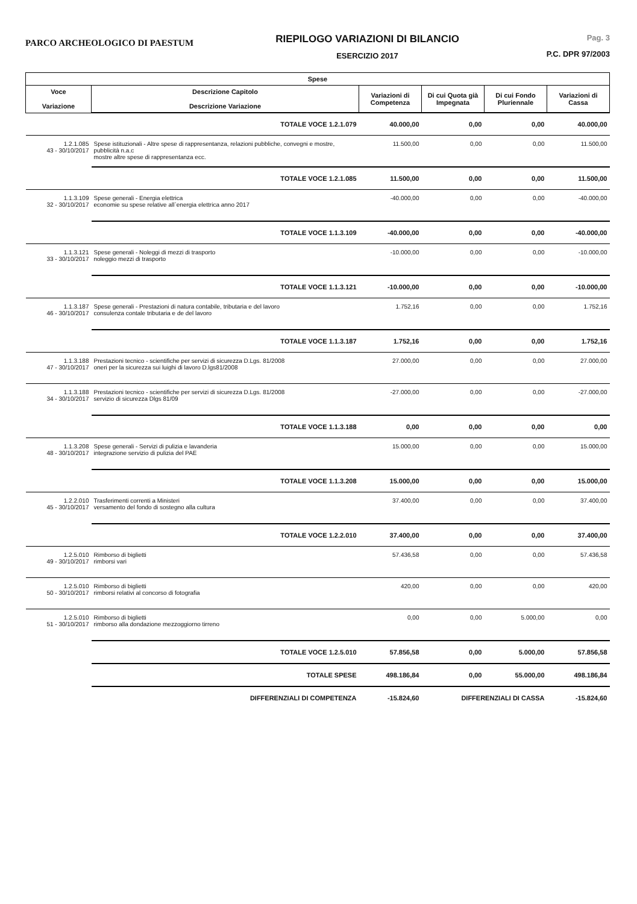PARCO ARCHEOLOGICO DI PAESTUM
RIEPILOGO VARIAZIONI DI BILANCIO
ESERCIZIO 2017
Pag. 3
P.C. DPR 97/2003
| Spese | | | | | |
| --- | --- | --- | --- | --- | --- |
| Voce Variazione | Descrizione Capitolo Descrizione Variazione | Variazioni di Competenza | Di cui Quota già Impegnata | Di cui Fondo Pluriennale | Variazioni di Cassa |
| | TOTALE VOCE 1.2.1.079 | 40.000,00 | 0,00 | 0,00 | 40.000,00 |
| 1.2.1.085 43 - 30/10/2017 | Spese istituzionali - Altre spese di rappresentanza, relazioni pubbliche, convegni e mostre, pubblicità n.a.c mostre altre spese di rappresentanza ecc. | 11.500,00 | 0,00 | 0,00 | 11.500,00 |
| | TOTALE VOCE 1.2.1.085 | 11.500,00 | 0,00 | 0,00 | 11.500,00 |
| 1.1.3.109 32 - 30/10/2017 | Spese generali - Energia elettrica economie su spese relative all`energia elettrica anno 2017 | -40.000,00 | 0,00 | 0,00 | -40.000,00 |
| | TOTALE VOCE 1.1.3.109 | -40.000,00 | 0,00 | 0,00 | -40.000,00 |
| 1.1.3.121 33 - 30/10/2017 | Spese generali - Noleggi di mezzi di trasporto noleggio mezzi di trasporto | -10.000,00 | 0,00 | 0,00 | -10.000,00 |
| | TOTALE VOCE 1.1.3.121 | -10.000,00 | 0,00 | 0,00 | -10.000,00 |
| 1.1.3.187 46 - 30/10/2017 | Spese generali - Prestazioni di natura contabile, tributaria e del lavoro consulenza contale tributaria e de del lavoro | 1.752,16 | 0,00 | 0,00 | 1.752,16 |
| | TOTALE VOCE 1.1.3.187 | 1.752,16 | 0,00 | 0,00 | 1.752,16 |
| 1.1.3.188 47 - 30/10/2017 | Prestazioni tecnico - scientifiche per servizi di sicurezza D.Lgs. 81/2008 oneri per la sicurezza sui luighi di lavoro D.lgs81/2008 | 27.000,00 | 0,00 | 0,00 | 27.000,00 |
| 1.1.3.188 34 - 30/10/2017 | Prestazioni tecnico - scientifiche per servizi di sicurezza D.Lgs. 81/2008 servizio di sicurezza Dlgs 81/09 | -27.000,00 | 0,00 | 0,00 | -27.000,00 |
| | TOTALE VOCE 1.1.3.188 | 0,00 | 0,00 | 0,00 | 0,00 |
| 1.1.3.208 48 - 30/10/2017 | Spese generali - Servizi di pulizia e lavanderia integrazione servizio di pulizia del PAE | 15.000,00 | 0,00 | 0,00 | 15.000,00 |
| | TOTALE VOCE 1.1.3.208 | 15.000,00 | 0,00 | 0,00 | 15.000,00 |
| 1.2.2.010 45 - 30/10/2017 | Trasferimenti correnti a Ministeri versamento del fondo di sostegno alla cultura | 37.400,00 | 0,00 | 0,00 | 37.400,00 |
| | TOTALE VOCE 1.2.2.010 | 37.400,00 | 0,00 | 0,00 | 37.400,00 |
| 1.2.5.010 49 - 30/10/2017 | Rimborso di biglietti rimborsi vari | 57.436,58 | 0,00 | 0,00 | 57.436,58 |
| 1.2.5.010 50 - 30/10/2017 | Rimborso di biglietti rimborsi relativi al concorso di fotografia | 420,00 | 0,00 | 0,00 | 420,00 |
| 1.2.5.010 51 - 30/10/2017 | Rimborso di biglietti rimborso alla dondazione mezzoggiorno tirreno | 0,00 | 0,00 | 5.000,00 | 0,00 |
| | TOTALE VOCE 1.2.5.010 | 57.856,58 | 0,00 | 5.000,00 | 57.856,58 |
| | TOTALE SPESE | 498.186,84 | 0,00 | 55.000,00 | 498.186,84 |
| | DIFFERENZIALI DI COMPETENZA | -15.824,60 | DIFFERENZIALI DI CASSA | | -15.824,60 |